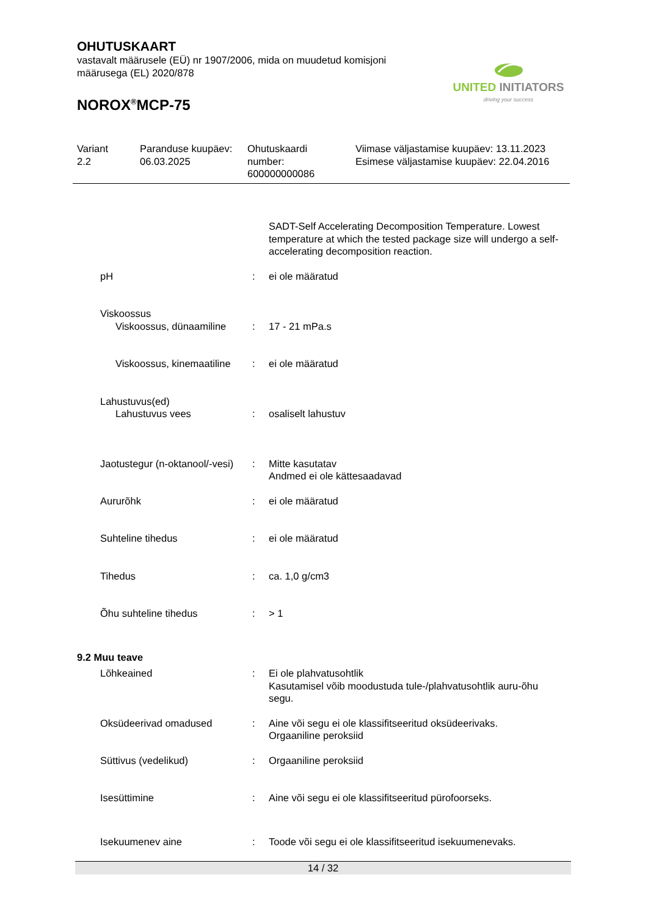OHUTUSKAART
vastavalt määrusele (EÜ) nr 1907/2006, mida on muudetud komisjoni määrusega (EL) 2020/878
NOROX<sup>®</sup>MCP-75
UNITED INITIATORS
driving your success
Variant
2.2
Paranduse kuupäev:
06.03.2025
Ohutuskaardi
number:
600000000086
Viimase väljastamise kuupäev: 13.11.2023
Esimese väljastamise kuupäev: 22.04.2016
SADT-Self Accelerating Decomposition Temperature. Lowest temperature at which the tested package size will undergo a self-accelerating decomposition reaction.
pH : ei ole määratud
Viskoossus
Viskoossus, dünaamiline : 17 - 21 mPa.s
Viskoossus, kinemaatiline : ei ole määratud
Lahustuvus(ed)
Lahustuvus vees : osaliselt lahustuv
Jaotustegur (n-oktanool/-vesi)
: Mitte kasutatav
Andmed ei ole kättesaadavad
Aururõhk : ei ole määratud
Suhteline tihedus : ei ole määratud
Tihedus : ca. 1,0 g/cm3
Õhu suhteline tihedus : > 1
9.2 Muu teave
Lõhkeained : Ei ole plahvatusohtlik
Kasutamisel võib moodustuda tule-/plahvatusohtlik auru-õhu segu.
Oksüdeerivad omadused : Aine või segu ei ole klassifitseeritud oksüdeerivaks.
Orgaaniline peroksiid
Süttivus (vedelikud) : Orgaaniline peroksiid
Isesüttimine : Aine või segu ei ole klassifitseeritud pürofoorseks.
Isekuumenev aine : Toode või segu ei ole klassifitseeritud isekuumenevaks.
14 / 32